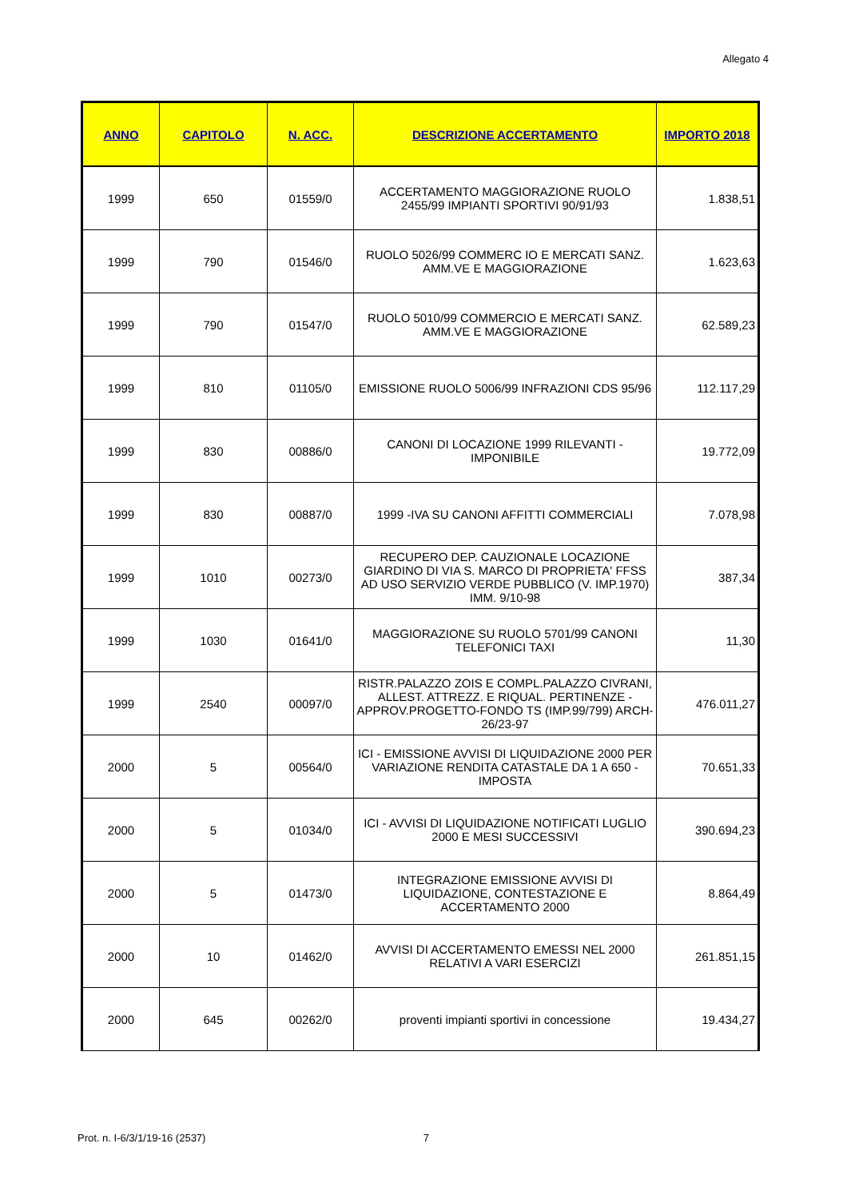Allegato 4
| ANNO | CAPITOLO | N. ACC. | DESCRIZIONE ACCERTAMENTO | IMPORTO 2018 |
| --- | --- | --- | --- | --- |
| 1999 | 650 | 01559/0 | ACCERTAMENTO MAGGIORAZIONE RUOLO 2455/99 IMPIANTI SPORTIVI 90/91/93 | 1.838,51 |
| 1999 | 790 | 01546/0 | RUOLO 5026/99 COMMERC IO E MERCATI SANZ. AMM.VE E MAGGIORAZIONE | 1.623,63 |
| 1999 | 790 | 01547/0 | RUOLO 5010/99 COMMERCIO E MERCATI SANZ. AMM.VE E MAGGIORAZIONE | 62.589,23 |
| 1999 | 810 | 01105/0 | EMISSIONE RUOLO 5006/99 INFRAZIONI CDS 95/96 | 112.117,29 |
| 1999 | 830 | 00886/0 | CANONI DI LOCAZIONE 1999 RILEVANTI - IMPONIBILE | 19.772,09 |
| 1999 | 830 | 00887/0 | 1999 -IVA SU CANONI AFFITTI COMMERCIALI | 7.078,98 |
| 1999 | 1010 | 00273/0 | RECUPERO DEP. CAUZIONALE LOCAZIONE GIARDINO DI VIA S. MARCO DI PROPRIETA' FFSS AD USO SERVIZIO VERDE PUBBLICO (V. IMP.1970) IMM. 9/10-98 | 387,34 |
| 1999 | 1030 | 01641/0 | MAGGIORAZIONE SU RUOLO 5701/99 CANONI TELEFONICI TAXI | 11,30 |
| 1999 | 2540 | 00097/0 | RISTR.PALAZZO ZOIS E COMPL.PALAZZO CIVRANI, ALLEST. ATTREZZ. E RIQUAL. PERTINENZE - APPROV.PROGETTO-FONDO TS (IMP.99/799) ARCH-26/23-97 | 476.011,27 |
| 2000 | 5 | 00564/0 | ICI - EMISSIONE AVVISI DI LIQUIDAZIONE 2000 PER VARIAZIONE RENDITA CATASTALE DA 1 A 650 - IMPOSTA | 70.651,33 |
| 2000 | 5 | 01034/0 | ICI - AVVISI DI LIQUIDAZIONE NOTIFICATI LUGLIO 2000 E MESI SUCCESSIVI | 390.694,23 |
| 2000 | 5 | 01473/0 | INTEGRAZIONE EMISSIONE AVVISI DI LIQUIDAZIONE, CONTESTAZIONE E ACCERTAMENTO 2000 | 8.864,49 |
| 2000 | 10 | 01462/0 | AVVISI DI ACCERTAMENTO EMESSI NEL 2000 RELATIVI A VARI ESERCIZI | 261.851,15 |
| 2000 | 645 | 00262/0 | proventi impianti sportivi in concessione | 19.434,27 |
Prot. n. I-6/3/1/19-16 (2537) 7